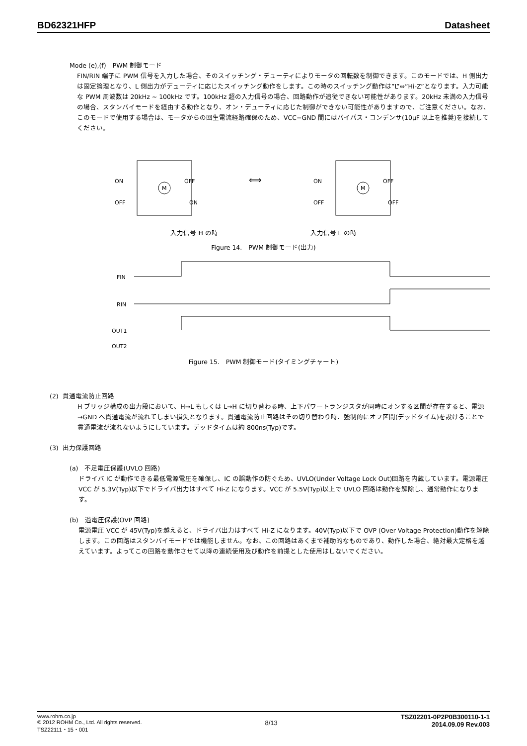BD62321HFP Datasheet
Mode (e),(f)　PWM 制御モード
FIN/RIN 端子に PWM 信号を入力した場合、そのスイッチング・デューティによりモータの回転数を制御できます。このモードでは、H 側出力は固定論理となり、L 側出力がデューティに応じたスイッチング動作をします。この時のスイッチング動作は”L”⇔”Hi-Z”となります。入力可能な PWM 周波数は 20kHz ~ 100kHz です。100kHz 超の入力信号の場合、回路動作が追従できない可能性があります。20kHz 未満の入力信号の場合、スタンバイモードを経由する動作となり、オン・デューティに応じた制御ができない可能性がありますので、ご注意ください。なお、このモードで使用する場合は、モータからの回生電流経路確保のため、VCC−GND 間にはバイパス・コンデンサ(10μF 以上を推奨)を接続してください。
ON
OFF
OFF
ON
M
⟺
ON
OFF
OFF
OFF
M
入力信号 H の時 入力信号 L の時
Figure 14.　PWM 制御モード(出力)
FIN
RIN
OUT1
OUT2
Figure 15.　PWM 制御モード(タイミングチャート)
(2) 貫通電流防止回路
H ブリッジ構成の出力段において、H→L もしくは L→H に切り替わる時、上下パワートランジスタが同時にオンする区間が存在すると、電源→GND へ貫通電流が流れてしまい損失となります。貫通電流防止回路はその切り替わり時、強制的にオフ区間(デッドタイム)を設けることで貫通電流が流れないようにしています。デッドタイムは約 800ns(Typ)です。
(3) 出力保護回路
(a)　不足電圧保護(UVLO 回路)
ドライバ IC が動作できる最低電源電圧を確保し、IC の誤動作の防ぐため、UVLO(Under Voltage Lock Out)回路を内蔵しています。電源電圧 VCC が 5.3V(Typ)以下でドライバ出力はすべて Hi-Z になります。VCC が 5.5V(Typ)以上で UVLO 回路は動作を解除し、通常動作になります。
(b)　過電圧保護(OVP 回路)
電源電圧 VCC が 45V(Typ)を越えると、ドライバ出力はすべて Hi-Z になります。40V(Typ)以下で OVP (Over Voltage Protection)動作を解除します。この回路はスタンバイモードでは機能しません。なお、この回路はあくまで補助的なものであり、動作した場合、絶対最大定格を越えています。よってこの回路を動作させて以降の連続使用及び動作を前提とした使用はしないでください。
www.rohm.co.jp
© 2012 ROHM Co., Ltd. All rights reserved.
TSZ22111・15・001
8/13
TSZ02201-0P2P0B300110-1-1
2014.09.09 Rev.003